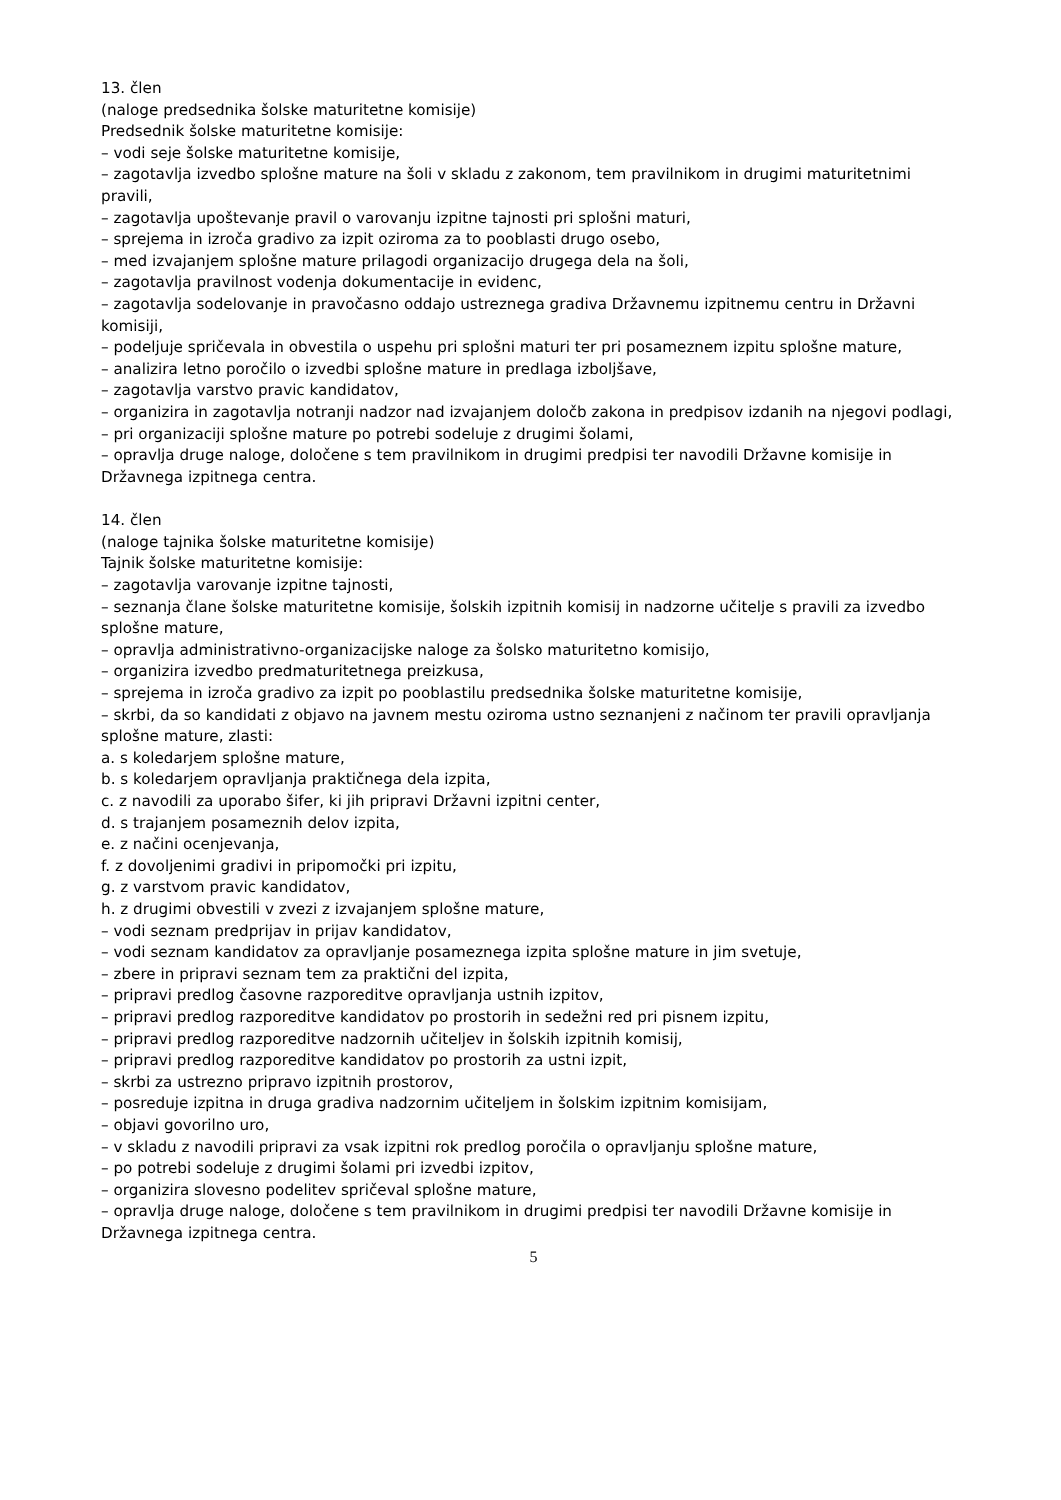13. člen
(naloge predsednika šolske maturitetne komisije)
Predsednik šolske maturitetne komisije:
– vodi seje šolske maturitetne komisije,
– zagotavlja izvedbo splošne mature na šoli v skladu z zakonom, tem pravilnikom in drugimi maturitetnimi pravili,
– zagotavlja upoštevanje pravil o varovanju izpitne tajnosti pri splošni maturi,
– sprejema in izroča gradivo za izpit oziroma za to pooblasti drugo osebo,
– med izvajanjem splošne mature prilagodi organizacijo drugega dela na šoli,
– zagotavlja pravilnost vodenja dokumentacije in evidenc,
– zagotavlja sodelovanje in pravočasno oddajo ustreznega gradiva Državnemu izpitnemu centru in Državni komisiji,
– podeljuje spričevala in obvestila o uspehu pri splošni maturi ter pri posameznem izpitu splošne mature,
– analizira letno poročilo o izvedbi splošne mature in predlaga izboljšave,
– zagotavlja varstvo pravic kandidatov,
– organizira in zagotavlja notranji nadzor nad izvajanjem določb zakona in predpisov izdanih na njegovi podlagi,
– pri organizaciji splošne mature po potrebi sodeluje z drugimi šolami,
– opravlja druge naloge, določene s tem pravilnikom in drugimi predpisi ter navodili Državne komisije in Državnega izpitnega centra.
14. člen
(naloge tajnika šolske maturitetne komisije)
Tajnik šolske maturitetne komisije:
– zagotavlja varovanje izpitne tajnosti,
– seznanja člane šolske maturitetne komisije, šolskih izpitnih komisij in nadzorne učitelje s pravili za izvedbo splošne mature,
– opravlja administrativno-organizacijske naloge za šolsko maturitetno komisijo,
– organizira izvedbo predmaturitetnega preizkusa,
– sprejema in izroča gradivo za izpit po pooblastilu predsednika šolske maturitetne komisije,
– skrbi, da so kandidati z objavo na javnem mestu oziroma ustno seznanjeni z načinom ter pravili opravljanja splošne mature, zlasti:
a. s koledarjem splošne mature,
b. s koledarjem opravljanja praktičnega dela izpita,
c. z navodili za uporabo šifer, ki jih pripravi Državni izpitni center,
d. s trajanjem posameznih delov izpita,
e. z načini ocenjevanja,
f. z dovoljenimi gradivi in pripomočki pri izpitu,
g. z varstvom pravic kandidatov,
h. z drugimi obvestili v zvezi z izvajanjem splošne mature,
– vodi seznam predprijav in prijav kandidatov,
– vodi seznam kandidatov za opravljanje posameznega izpita splošne mature in jim svetuje,
– zbere in pripravi seznam tem za praktični del izpita,
– pripravi predlog časovne razporeditve opravljanja ustnih izpitov,
– pripravi predlog razporeditve kandidatov po prostorih in sedežni red pri pisnem izpitu,
– pripravi predlog razporeditve nadzornih učiteljev in šolskih izpitnih komisij,
– pripravi predlog razporeditve kandidatov po prostorih za ustni izpit,
– skrbi za ustrezno pripravo izpitnih prostorov,
– posreduje izpitna in druga gradiva nadzornim učiteljem in šolskim izpitnim komisijam,
– objavi govorilno uro,
– v skladu z navodili pripravi za vsak izpitni rok predlog poročila o opravljanju splošne mature,
– po potrebi sodeluje z drugimi šolami pri izvedbi izpitov,
– organizira slovesno podelitev spričeval splošne mature,
– opravlja druge naloge, določene s tem pravilnikom in drugimi predpisi ter navodili Državne komisije in Državnega izpitnega centra.
5